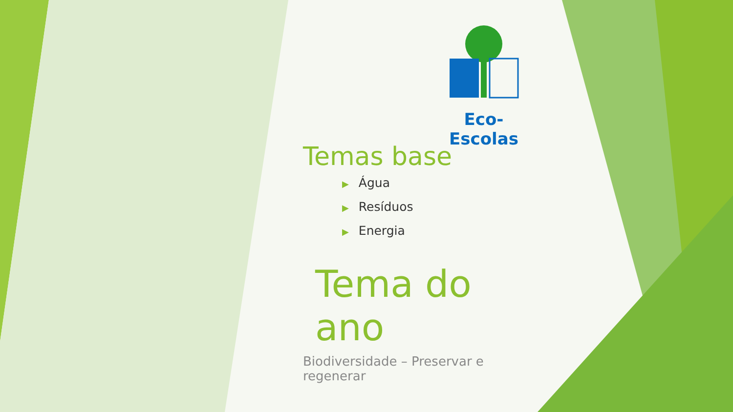Eco-Escolas
Temas base
▶ Água
▶ Resíduos
▶ Energia
Tema do ano
Biodiversidade – Preservar e regenerar